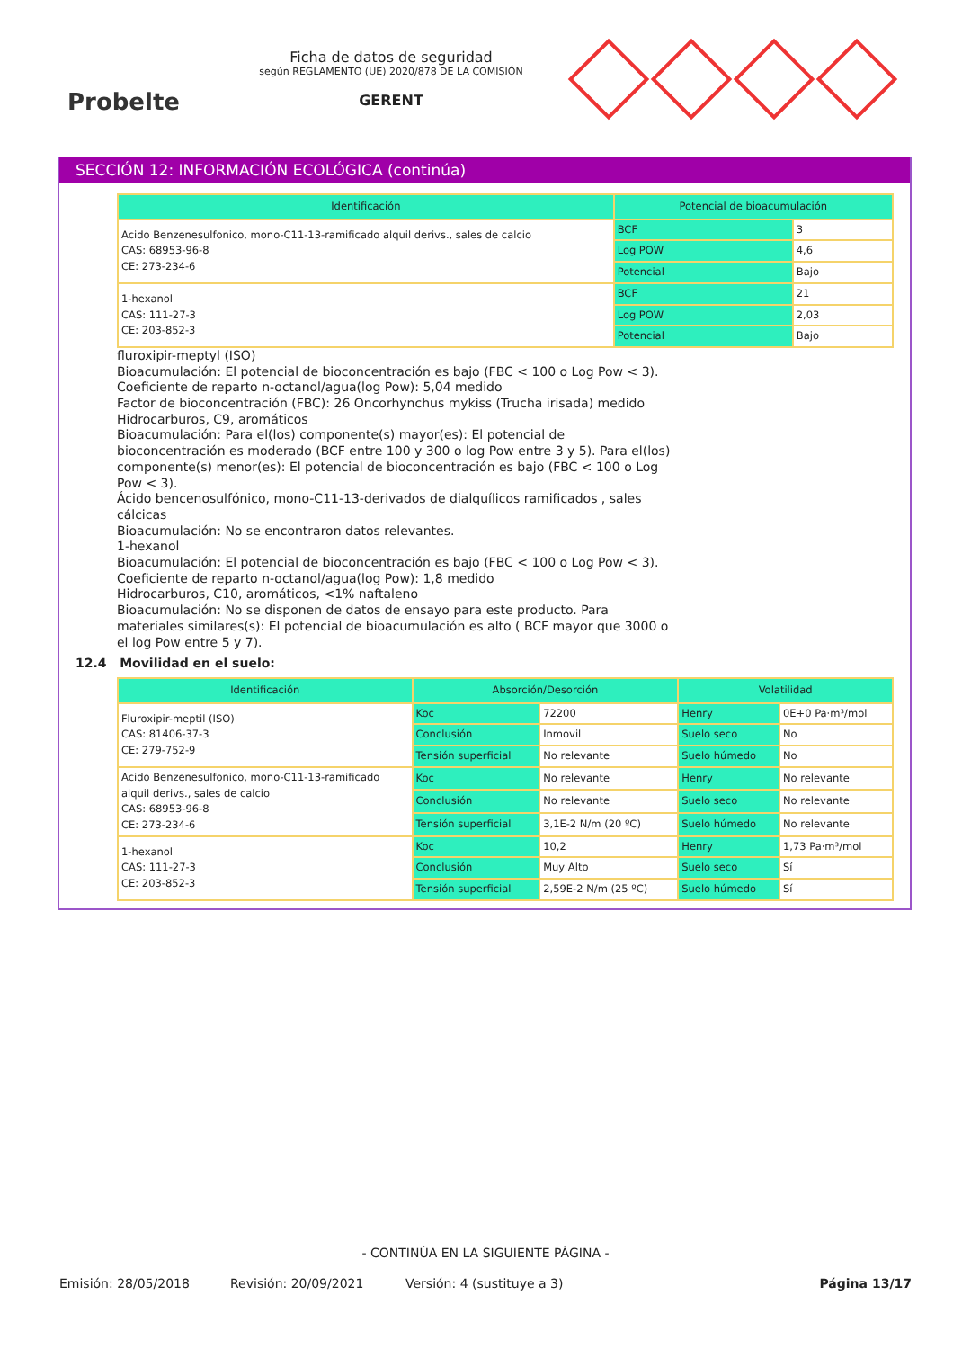Probelte
Ficha de datos de seguridad
según REGLAMENTO (UE) 2020/878 DE LA COMISIÓN
GERENT
SECCIÓN 12: INFORMACIÓN ECOLÓGICA (continúa)
| Identificación | Potencial de bioacumulación | |
| --- | --- | --- |
| Acido Benzenesulfonico, mono-C11-13-ramificado alquil derivs., sales de calcio CAS: 68953-96-8 CE: 273-234-6 | BCF | 3 |
| | Log POW | 4,6 |
| | Potencial | Bajo |
| 1-hexanol CAS: 111-27-3 CE: 203-852-3 | BCF | 21 |
| | Log POW | 2,03 |
| | Potencial | Bajo |
fluroxipir-meptyl (ISO)
Bioacumulación: El potencial de bioconcentración es bajo (FBC < 100 o Log Pow < 3).
Coeficiente de reparto n-octanol/agua(log Pow): 5,04 medido
Factor de bioconcentración (FBC): 26 Oncorhynchus mykiss (Trucha irisada) medido
Hidrocarburos, C9, aromáticos
Bioacumulación: Para el(los) componente(s) mayor(es): El potencial de bioconcentración es moderado (BCF entre 100 y 300 o log Pow entre 3 y 5). Para el(los) componente(s) menor(es): El potencial de bioconcentración es bajo (FBC < 100 o Log Pow < 3).
Ácido bencenosulfónico, mono-C11-13-derivados de dialquílicos ramificados , sales cálcicas
Bioacumulación: No se encontraron datos relevantes.
1-hexanol
Bioacumulación: El potencial de bioconcentración es bajo (FBC < 100 o Log Pow < 3).
Coeficiente de reparto n-octanol/agua(log Pow): 1,8 medido
Hidrocarburos, C10, aromáticos, <1% naftaleno
Bioacumulación: No se disponen de datos de ensayo para este producto. Para materiales similares(s): El potencial de bioacumulación es alto ( BCF mayor que 3000 o el log Pow entre 5 y 7).
12.4 Movilidad en el suelo:
| Identificación | Absorción/Desorción | | Volatilidad | |
| --- | --- | --- | --- | --- |
| Fluroxipir-meptil (ISO) CAS: 81406-37-3 CE: 279-752-9 | Koc | 72200 | Henry | 0E+0 Pa·m³/mol |
| | Conclusión | Inmovil | Suelo seco | No |
| | Tensión superficial | No relevante | Suelo húmedo | No |
| Acido Benzenesulfonico, mono-C11-13-ramificado alquil derivs., sales de calcio CAS: 68953-96-8 CE: 273-234-6 | Koc | No relevante | Henry | No relevante |
| | Conclusión | No relevante | Suelo seco | No relevante |
| | Tensión superficial | 3,1E-2 N/m (20 ºC) | Suelo húmedo | No relevante |
| 1-hexanol CAS: 111-27-3 CE: 203-852-3 | Koc | 10,2 | Henry | 1,73 Pa·m³/mol |
| | Conclusión | Muy Alto | Suelo seco | Sí |
| | Tensión superficial | 2,59E-2 N/m (25 ºC) | Suelo húmedo | Sí |
- CONTINÚA EN LA SIGUIENTE PÁGINA -
Emisión: 28/05/2018 Revisión: 20/09/2021 Versión: 4 (sustituye a 3) Página 13/17